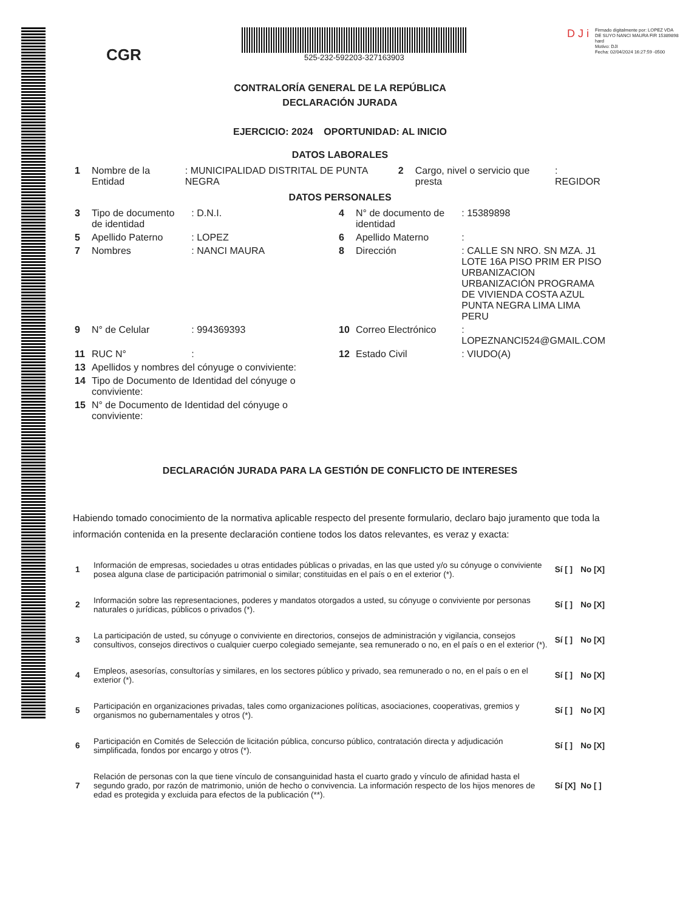CGR
525-232-592203-327163903
D J i
Firmado digitalmente por: LOPEZ VDA DE SUYO NANCI MAURA FIR 15389898 hard
Motivo: DJI
Fecha: 02/04/2024 16:27:59 -0500
CONTRALORÍA GENERAL DE LA REPÚBLICA
DECLARACIÓN JURADA
EJERCICIO: 2024 OPORTUNIDAD: AL INICIO
DATOS LABORALES
| 1 | Nombre de la Entidad | : MUNICIPALIDAD DISTRITAL DE PUNTA NEGRA | 2 | Cargo, nivel o servicio que presta | : REGIDOR |
DATOS PERSONALES
| 3 | Tipo de documento de identidad | : D.N.I. | 4 | N° de documento de identidad | : 15389898 |
| 5 | Apellido Paterno | : LOPEZ | 6 | Apellido Materno | : |
| 7 | Nombres | : NANCI MAURA | 8 | Dirección | : CALLE SN NRO. SN MZA. J1 LOTE 16A PISO PRIM ER PISO URBANIZACION URBANIZACIÓN PROGRAMA DE VIVIENDA COSTA AZUL PUNTA NEGRA LIMA LIMA PERU |
| 9 | N° de Celular | : 994369393 | 10 | Correo Electrónico | : LOPEZNANCI524@GMAIL.COM |
| 11 | RUC N° | : | 12 | Estado Civil | : VIUDO(A) |
| 13 | Apellidos y nombres del cónyuge o conviviente: | | | | |
| 14 | Tipo de Documento de Identidad del cónyuge o conviviente: | | | | |
| 15 | N° de Documento de Identidad del cónyuge o conviviente: | | | | |
DECLARACIÓN JURADA PARA LA GESTIÓN DE CONFLICTO DE INTERESES
Habiendo tomado conocimiento de la normativa aplicable respecto del presente formulario, declaro bajo juramento que toda la información contenida en la presente declaración contiene todos los datos relevantes, es veraz y exacta:
| 1 | Información de empresas, sociedades u otras entidades públicas o privadas, en las que usted y/o su cónyuge o conviviente posea alguna clase de participación patrimonial o similar; constituidas en el país o en el exterior (*). | Sí [ ] | No [X] |
| 2 | Información sobre las representaciones, poderes y mandatos otorgados a usted, su cónyuge o conviviente por personas naturales o jurídicas, públicos o privados (*). | Sí [ ] | No [X] |
| 3 | La participación de usted, su cónyuge o conviviente en directorios, consejos de administración y vigilancia, consejos consultivos, consejos directivos o cualquier cuerpo colegiado semejante, sea remunerado o no, en el país o en el exterior (*). | Sí [ ] | No [X] |
| 4 | Empleos, asesorías, consultorías y similares, en los sectores público y privado, sea remunerado o no, en el país o en el exterior (*). | Sí [ ] | No [X] |
| 5 | Participación en organizaciones privadas, tales como organizaciones políticas, asociaciones, cooperativas, gremios y organismos no gubernamentales y otros (*). | Sí [ ] | No [X] |
| 6 | Participación en Comités de Selección de licitación pública, concurso público, contratación directa y adjudicación simplificada, fondos por encargo y otros (*). | Sí [ ] | No [X] |
| 7 | Relación de personas con la que tiene vínculo de consanguinidad hasta el cuarto grado y vínculo de afinidad hasta el segundo grado, por razón de matrimonio, unión de hecho o convivencia. La información respecto de los hijos menores de edad es protegida y excluida para efectos de la publicación (**). | Sí [X] | No [ ] |